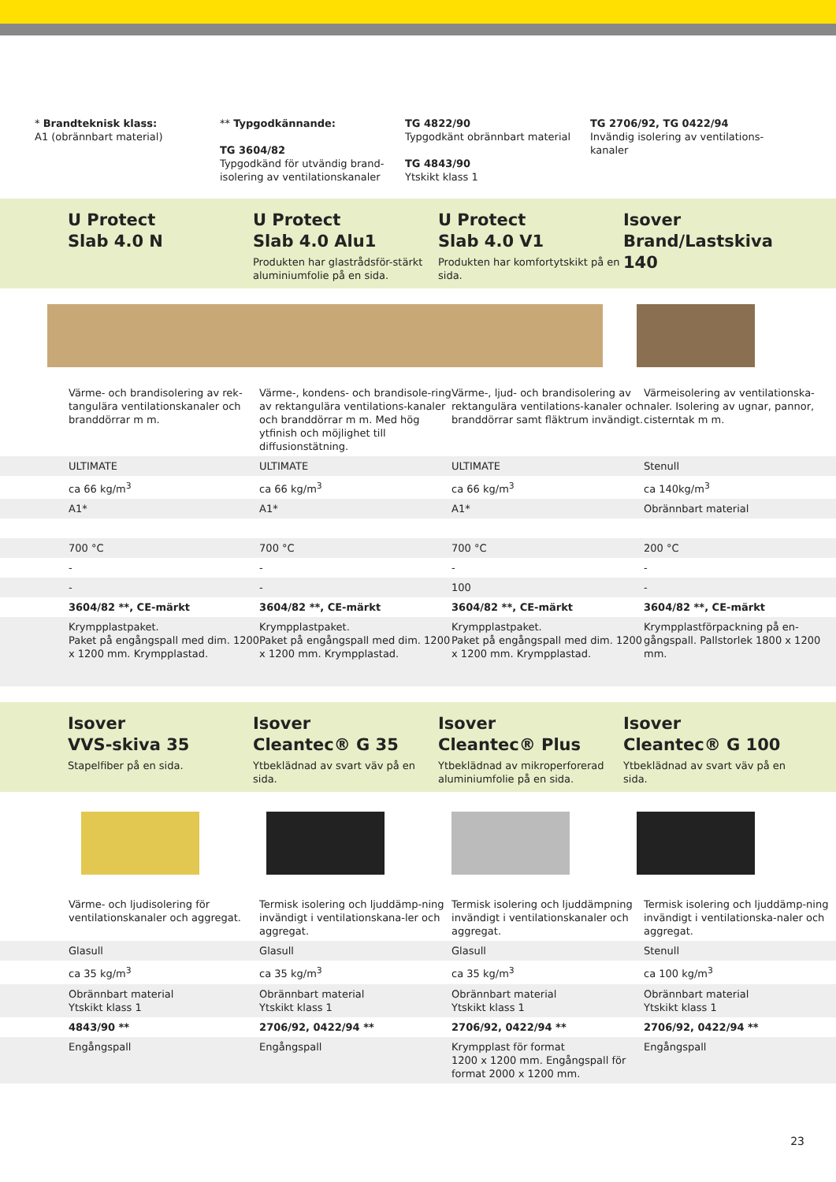* Brandteknisk klass:
A1 (obrännbart material)
** Typgodkännande:
TG 3604/82
Typgodkänd för utvändig brand-isolering av ventilationskanaler
TG 4822/90
Typgodkänt obrännbart material
TG 4843/90
Ytskikt klass 1
TG 2706/92, TG 0422/94
Invändig isolering av ventilations-kanaler
U Protect
Slab 4.0 N
U Protect
Slab 4.0 Alu1
Produkten har glastrådsför-stärkt aluminiumfolie på en sida.
U Protect
Slab 4.0 V1
Produkten har komfortytskikt på en sida.
Isover
Brand/Lastskiva 140
| Värme- och brandisolering av rek-tangulära ventilationskanaler och branddörrar m m. | Värme-, kondens- och brandisole-ring av rektangulära ventilations-kanaler och branddörrar m m. Med hög ytfinish och möjlighet till diffusionstätning. | Värme-, ljud- och brandisolering av rektangulära ventilations-kanaler och branddörrar samt fläktrum invändigt. | Värmeisolering av ventilationska-naler. Isolering av ugnar, pannor, cisterntak m m. |
| ULTIMATE | ULTIMATE | ULTIMATE | Stenull |
| ca 66 kg/m<sup>3</sup> | ca 66 kg/m<sup>3</sup> | ca 66 kg/m<sup>3</sup> | ca 140kg/m<sup>3</sup> |
| A1* | A1* | A1* | Obrännbart material |
| 700 °C | 700 °C | 700 °C | 200 °C |
| - | - | - | - |
| - | - | 100 | - |
| 3604/82 **, CE-märkt | 3604/82 **, CE-märkt | 3604/82 **, CE-märkt | 3604/82 **, CE-märkt |
| Krympplastpaket. Paket på engångspall med dim. 1200 x 1200 mm. Krympplastad. | Krympplastpaket. Paket på engångspall med dim. 1200 x 1200 mm. Krympplastad. | Krympplastpaket. Paket på engångspall med dim. 1200 x 1200 mm. Krympplastad. | Krympplastförpackning på en-gångspall. Pallstorlek 1800 x 1200 mm. |
Isover
VVS-skiva 35
Stapelfiber på en sida.
Isover
Cleantec® G 35
Ytbeklädnad av svart väv på en sida.
Isover
Cleantec® Plus
Ytbeklädnad av mikroperforerad aluminiumfolie på en sida.
Isover
Cleantec® G 100
Ytbeklädnad av svart väv på en sida.
| Värme- och ljudisolering för ventilationskanaler och aggregat. | Termisk isolering och ljuddämp-ning invändigt i ventilationskana-ler och aggregat. | Termisk isolering och ljuddämpning invändigt i ventilationskanaler och aggregat. | Termisk isolering och ljuddämp-ning invändigt i ventilationska-naler och aggregat. |
| Glasull | Glasull | Glasull | Stenull |
| ca 35 kg/m<sup>3</sup> | ca 35 kg/m<sup>3</sup> | ca 35 kg/m<sup>3</sup> | ca 100 kg/m<sup>3</sup> |
| Obrännbart material Ytskikt klass 1 | Obrännbart material Ytskikt klass 1 | Obrännbart material Ytskikt klass 1 | Obrännbart material Ytskikt klass 1 |
| 4843/90 ** | 2706/92, 0422/94 ** | 2706/92, 0422/94 ** | 2706/92, 0422/94 ** |
| Engångspall | Engångspall | Krympplast för format 1200 x 1200 mm. Engångspall för format 2000 x 1200 mm. | Engångspall |
23